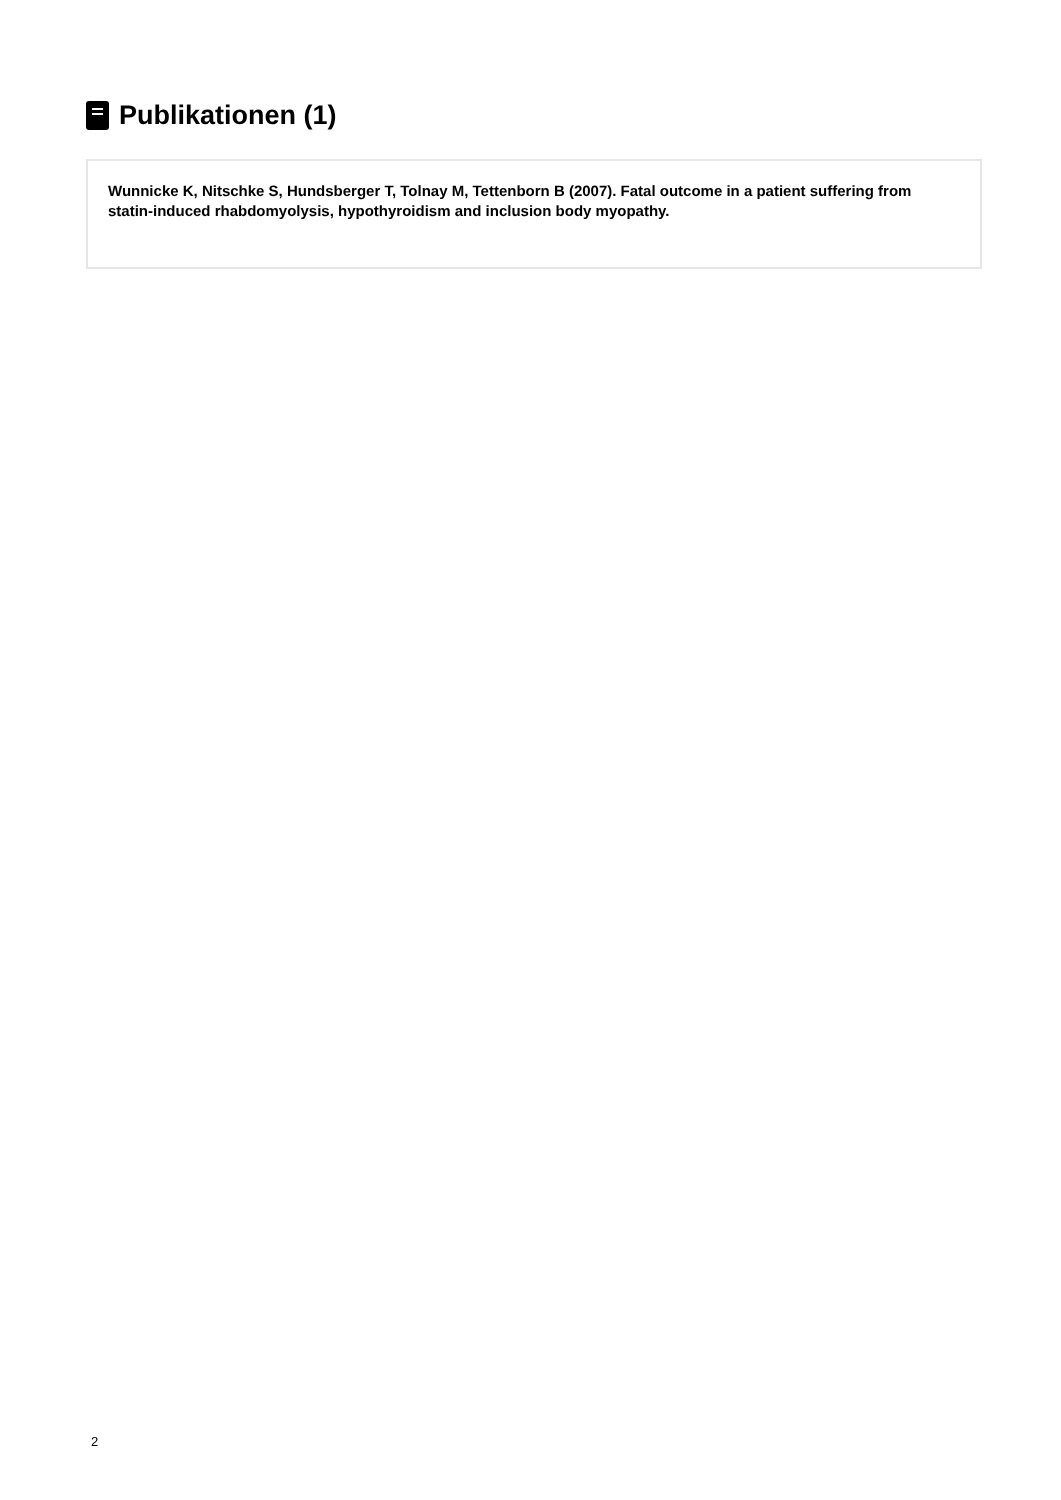Publikationen (1)
Wunnicke K, Nitschke S, Hundsberger T, Tolnay M, Tettenborn B (2007). Fatal outcome in a patient suffering from statin-induced rhabdomyolysis, hypothyroidism and inclusion body myopathy.
2